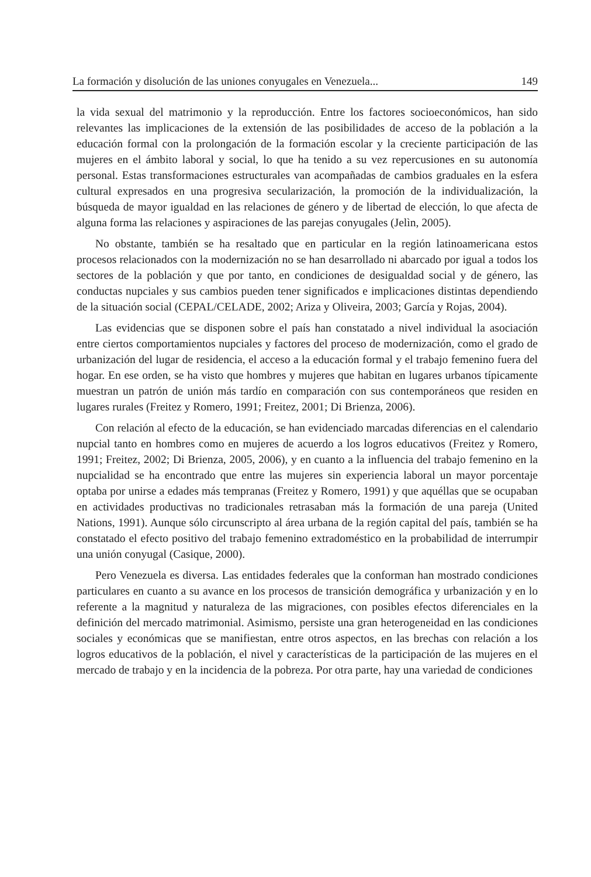La formación y disolución de las uniones conyugales en Venezuela... 149
la vida sexual del matrimonio y la reproducción. Entre los factores socioeconómicos, han sido relevantes las implicaciones de la extensión de las posibilidades de acceso de la población a la educación formal con la prolongación de la formación escolar y la creciente participación de las mujeres en el ámbito laboral y social, lo que ha tenido a su vez repercusiones en su autonomía personal. Estas transformaciones estructurales van acompañadas de cambios graduales en la esfera cultural expresados en una progresiva secularización, la promoción de la individualización, la búsqueda de mayor igualdad en las relaciones de género y de libertad de elección, lo que afecta de alguna forma las relaciones y aspiraciones de las parejas conyugales (Jelìn, 2005).
No obstante, también se ha resaltado que en particular en la región latinoamericana estos procesos relacionados con la modernización no se han desarrollado ni abarcado por igual a todos los sectores de la población y que por tanto, en condiciones de desigualdad social y de género, las conductas nupciales y sus cambios pueden tener significados e implicaciones distintas dependiendo de la situación social (CEPAL/CELADE, 2002; Ariza y Oliveira, 2003; García y Rojas, 2004).
Las evidencias que se disponen sobre el país han constatado a nivel individual la asociación entre ciertos comportamientos nupciales y factores del proceso de modernización, como el grado de urbanización del lugar de residencia, el acceso a la educación formal y el trabajo femenino fuera del hogar. En ese orden, se ha visto que hombres y mujeres que habitan en lugares urbanos típicamente muestran un patrón de unión más tardío en comparación con sus contemporáneos que residen en lugares rurales (Freitez y Romero, 1991; Freitez, 2001; Di Brienza, 2006).
Con relación al efecto de la educación, se han evidenciado marcadas diferencias en el calendario nupcial tanto en hombres como en mujeres de acuerdo a los logros educativos (Freitez y Romero, 1991; Freitez, 2002; Di Brienza, 2005, 2006), y en cuanto a la influencia del trabajo femenino en la nupcialidad se ha encontrado que entre las mujeres sin experiencia laboral un mayor porcentaje optaba por unirse a edades más tempranas (Freitez y Romero, 1991) y que aquéllas que se ocupaban en actividades productivas no tradicionales retrasaban más la formación de una pareja (United Nations, 1991). Aunque sólo circunscripto al área urbana de la región capital del país, también se ha constatado el efecto positivo del trabajo femenino extradoméstico en la probabilidad de interrumpir una unión conyugal (Casique, 2000).
Pero Venezuela es diversa. Las entidades federales que la conforman han mostrado condiciones particulares en cuanto a su avance en los procesos de transición demográfica y urbanización y en lo referente a la magnitud y naturaleza de las migraciones, con posibles efectos diferenciales en la definición del mercado matrimonial. Asimismo, persiste una gran heterogeneidad en las condiciones sociales y económicas que se manifiestan, entre otros aspectos, en las brechas con relación a los logros educativos de la población, el nivel y características de la participación de las mujeres en el mercado de trabajo y en la incidencia de la pobreza. Por otra parte, hay una variedad de condiciones